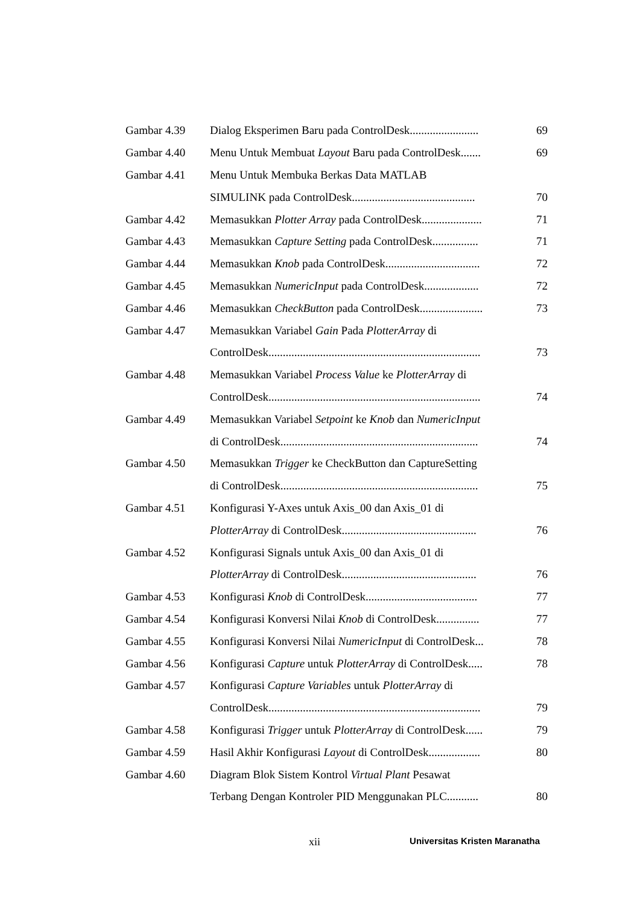| Gambar 4.39 | Dialog Eksperimen Baru pada ControlDesk........................ | 69 |
| Gambar 4.40 | Menu Untuk Membuat Layout Baru pada ControlDesk....... | 69 |
| Gambar 4.41 | Menu Untuk Membuka Berkas Data MATLAB | |
| | SIMULINK pada ControlDesk........................................... | 70 |
| Gambar 4.42 | Memasukkan Plotter Array pada ControlDesk..................... | 71 |
| Gambar 4.43 | Memasukkan Capture Setting pada ControlDesk................ | 71 |
| Gambar 4.44 | Memasukkan Knob pada ControlDesk................................. | 72 |
| Gambar 4.45 | Memasukkan NumericInput pada ControlDesk................... | 72 |
| Gambar 4.46 | Memasukkan CheckButton pada ControlDesk...................... | 73 |
| Gambar 4.47 | Memasukkan Variabel Gain Pada PlotterArray di | |
| | ControlDesk.......................................................................... | 73 |
| Gambar 4.48 | Memasukkan Variabel Process Value ke PlotterArray di | |
| | ControlDesk.......................................................................... | 74 |
| Gambar 4.49 | Memasukkan Variabel Setpoint ke Knob dan NumericInput | |
| | di ControlDesk..................................................................... | 74 |
| Gambar 4.50 | Memasukkan Trigger ke CheckButton dan CaptureSetting | |
| | di ControlDesk..................................................................... | 75 |
| Gambar 4.51 | Konfigurasi Y-Axes untuk Axis_00 dan Axis_01 di | |
| | PlotterArray di ControlDesk............................................... | 76 |
| Gambar 4.52 | Konfigurasi Signals untuk Axis_00 dan Axis_01 di | |
| | PlotterArray di ControlDesk............................................... | 76 |
| Gambar 4.53 | Konfigurasi Knob di ControlDesk....................................... | 77 |
| Gambar 4.54 | Konfigurasi Konversi Nilai Knob di ControlDesk............... | 77 |
| Gambar 4.55 | Konfigurasi Konversi Nilai NumericInput di ControlDesk... | 78 |
| Gambar 4.56 | Konfigurasi Capture untuk PlotterArray di ControlDesk..... | 78 |
| Gambar 4.57 | Konfigurasi Capture Variables untuk PlotterArray di | |
| | ControlDesk.......................................................................... | 79 |
| Gambar 4.58 | Konfigurasi Trigger untuk PlotterArray di ControlDesk...... | 79 |
| Gambar 4.59 | Hasil Akhir Konfigurasi Layout di ControlDesk.................. | 80 |
| Gambar 4.60 | Diagram Blok Sistem Kontrol Virtual Plant Pesawat | |
| | Terbang Dengan Kontroler PID Menggunakan PLC........... | 80 |
xii Universitas Kristen Maranatha